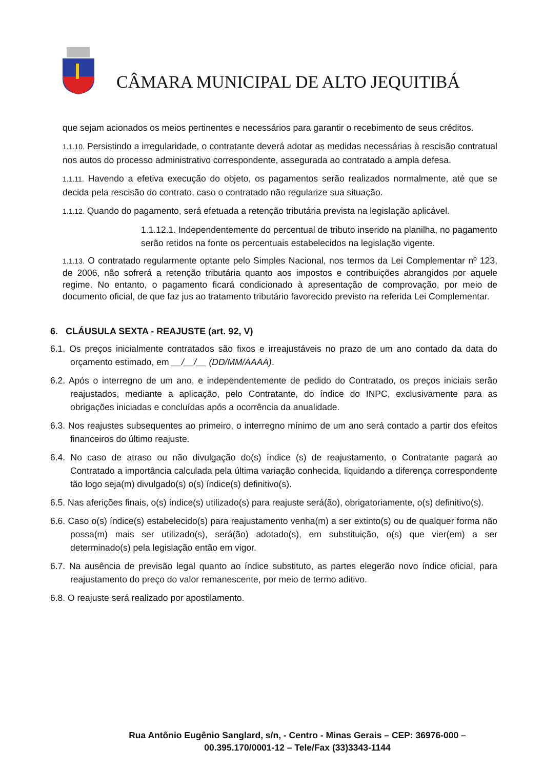CÂMARA MUNICIPAL DE ALTO JEQUITIBÁ
que sejam acionados os meios pertinentes e necessários para garantir o recebimento de seus créditos.
1.1.10. Persistindo a irregularidade, o contratante deverá adotar as medidas necessárias à rescisão contratual nos autos do processo administrativo correspondente, assegurada ao contratado a ampla defesa.
1.1.11. Havendo a efetiva execução do objeto, os pagamentos serão realizados normalmente, até que se decida pela rescisão do contrato, caso o contratado não regularize sua situação.
1.1.12. Quando do pagamento, será efetuada a retenção tributária prevista na legislação aplicável.
1.1.12.1. Independentemente do percentual de tributo inserido na planilha, no pagamento serão retidos na fonte os percentuais estabelecidos na legislação vigente.
1.1.13. O contratado regularmente optante pelo Simples Nacional, nos termos da Lei Complementar nº 123, de 2006, não sofrerá a retenção tributária quanto aos impostos e contribuições abrangidos por aquele regime. No entanto, o pagamento ficará condicionado à apresentação de comprovação, por meio de documento oficial, de que faz jus ao tratamento tributário favorecido previsto na referida Lei Complementar.
6. CLÁUSULA SEXTA - REAJUSTE (art. 92, V)
6.1. Os preços inicialmente contratados são fixos e irreajustáveis no prazo de um ano contado da data do orçamento estimado, em __/__/__ (DD/MM/AAAA).
6.2. Após o interregno de um ano, e independentemente de pedido do Contratado, os preços iniciais serão reajustados, mediante a aplicação, pelo Contratante, do índice do INPC, exclusivamente para as obrigações iniciadas e concluídas após a ocorrência da anualidade.
6.3. Nos reajustes subsequentes ao primeiro, o interregno mínimo de um ano será contado a partir dos efeitos financeiros do último reajuste.
6.4. No caso de atraso ou não divulgação do(s) índice (s) de reajustamento, o Contratante pagará ao Contratado a importância calculada pela última variação conhecida, liquidando a diferença correspondente tão logo seja(m) divulgado(s) o(s) índice(s) definitivo(s).
6.5. Nas aferições finais, o(s) índice(s) utilizado(s) para reajuste será(ão), obrigatoriamente, o(s) definitivo(s).
6.6. Caso o(s) índice(s) estabelecido(s) para reajustamento venha(m) a ser extinto(s) ou de qualquer forma não possa(m) mais ser utilizado(s), será(ão) adotado(s), em substituição, o(s) que vier(em) a ser determinado(s) pela legislação então em vigor.
6.7. Na ausência de previsão legal quanto ao índice substituto, as partes elegerão novo índice oficial, para reajustamento do preço do valor remanescente, por meio de termo aditivo.
6.8. O reajuste será realizado por apostilamento.
Rua Antônio Eugênio Sanglard, s/n, - Centro - Minas Gerais – CEP: 36976-000 –
00.395.170/0001-12 – Tele/Fax (33)3343-1144